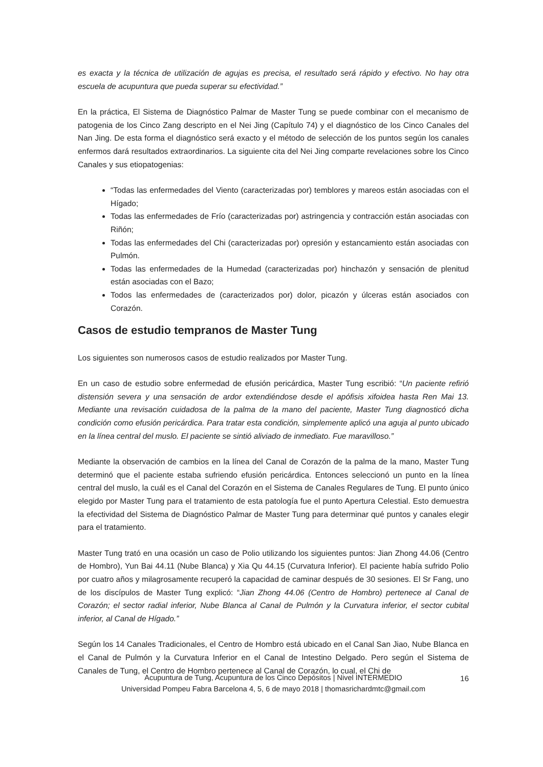es exacta y la técnica de utilización de agujas es precisa, el resultado será rápido y efectivo. No hay otra escuela de acupuntura que pueda superar su efectividad.”
En la práctica, El Sistema de Diagnóstico Palmar de Master Tung se puede combinar con el mecanismo de patogenia de los Cinco Zang descripto en el Nei Jing (Capítulo 74) y el diagnóstico de los Cinco Canales del Nan Jing. De esta forma el diagnóstico será exacto y el método de selección de los puntos según los canales enfermos dará resultados extraordinarios. La siguiente cita del Nei Jing comparte revelaciones sobre los Cinco Canales y sus etiopatogenias:
“Todas las enfermedades del Viento (caracterizadas por) temblores y mareos están asociadas con el Hígado;
Todas las enfermedades de Frío (caracterizadas por) astringencia y contracción están asociadas con Riñón;
Todas las enfermedades del Chi (caracterizadas por) opresión y estancamiento están asociadas con Pulmón.
Todas las enfermedades de la Humedad (caracterizadas por) hinchazón y sensación de plenitud están asociadas con el Bazo;
Todos las enfermedades de (caracterizados por) dolor, picazón y úlceras están asociados con Corazón.
Casos de estudio tempranos de Master Tung
Los siguientes son numerosos casos de estudio realizados por Master Tung.
En un caso de estudio sobre enfermedad de efusión pericárdica, Master Tung escribió: “Un paciente refirió distensión severa y una sensación de ardor extendiéndose desde el apófisis xifoidea hasta Ren Mai 13. Mediante una revisación cuidadosa de la palma de la mano del paciente, Master Tung diagnosticó dicha condición como efusión pericárdica. Para tratar esta condición, simplemente aplicó una aguja al punto ubicado en la línea central del muslo. El paciente se sintió aliviado de inmediato. Fue maravilloso.”
Mediante la observación de cambios en la línea del Canal de Corazón de la palma de la mano, Master Tung determinó que el paciente estaba sufriendo efusión pericárdica. Entonces seleccionó un punto en la línea central del muslo, la cuál es el Canal del Corazón en el Sistema de Canales Regulares de Tung. El punto único elegido por Master Tung para el tratamiento de esta patología fue el punto Apertura Celestial. Esto demuestra la efectividad del Sistema de Diagnóstico Palmar de Master Tung para determinar qué puntos y canales elegir para el tratamiento.
Master Tung trató en una ocasión un caso de Polio utilizando los siguientes puntos: Jian Zhong 44.06 (Centro de Hombro), Yun Bai 44.11 (Nube Blanca) y Xia Qu 44.15 (Curvatura Inferior). El paciente había sufrido Polio por cuatro años y milagrosamente recuperó la capacidad de caminar después de 30 sesiones. El Sr Fang, uno de los discípulos de Master Tung explicó: “Jian Zhong 44.06 (Centro de Hombro) pertenece al Canal de Corazón; el sector radial inferior, Nube Blanca al Canal de Pulmón y la Curvatura inferior, el sector cubital inferior, al Canal de Hígado.”
Según los 14 Canales Tradicionales, el Centro de Hombro está ubicado en el Canal San Jiao, Nube Blanca en el Canal de Pulmón y la Curvatura Inferior en el Canal de Intestino Delgado. Pero según el Sistema de Canales de Tung, el Centro de Hombro pertenece al Canal de Corazón, lo cual, el Chi de
Acupuntura de Tung, Acupuntura de los Cinco Depósitos | Nivel INTERMEDIO 16
Universidad Pompeu Fabra Barcelona 4, 5, 6 de mayo 2018 | thomasrichardmtc@gmail.com